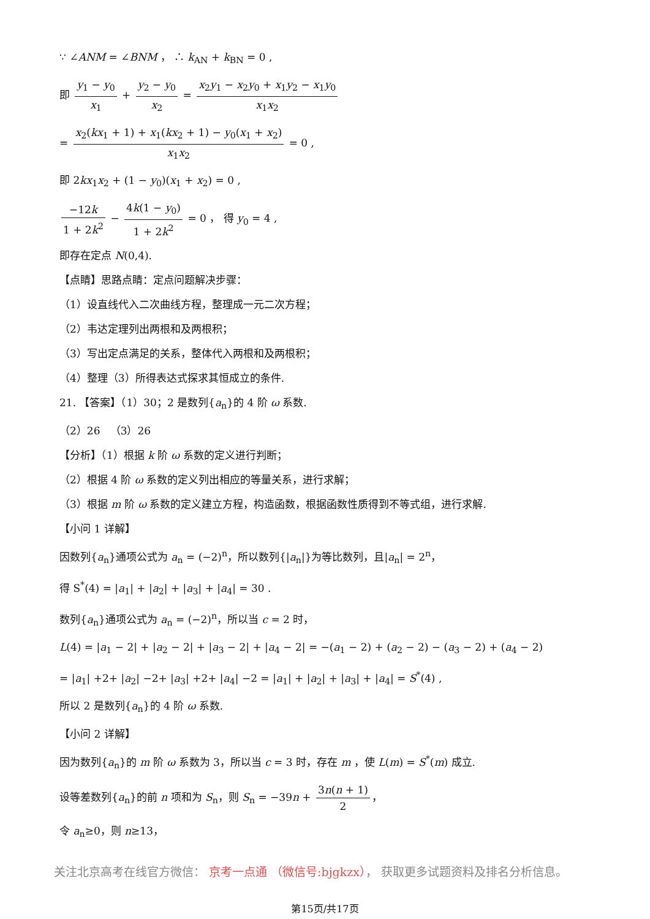∵ ∠ANM = ∠BNM ， ∴ k<sub>AN</sub> + k<sub>BN</sub> = 0 ,
即 y<sub>1</sub> − y<sub>0</sub> x<sub>1</sub> + y<sub>2</sub> − y<sub>0</sub> x<sub>2</sub> = x<sub>2</sub>y<sub>1</sub> − x<sub>2</sub>y<sub>0</sub> + x<sub>1</sub>y<sub>2</sub> − x<sub>1</sub>y<sub>0</sub> x<sub>1</sub>x<sub>2</sub>
= x<sub>2</sub>(kx<sub>1</sub> + 1) + x<sub>1</sub>(kx<sub>2</sub> + 1) − y<sub>0</sub>(x<sub>1</sub> + x<sub>2</sub>) x<sub>1</sub>x<sub>2</sub> = 0 ,
即 2kx<sub>1</sub>x<sub>2</sub> + (1 − y<sub>0</sub>)(x<sub>1</sub> + x<sub>2</sub>) = 0 ,
−12k 1 + 2k<sup>2</sup> − 4k(1 − y<sub>0</sub>) 1 + 2k<sup>2</sup> = 0 ， 得 y<sub>0</sub> = 4 ,
即存在定点 N(0,4).
【点睛】思路点睛：定点问题解决步骤：
（1）设直线代入二次曲线方程，整理成一元二次方程；
（2）韦达定理列出两根和及两根积；
（3）写出定点满足的关系，整体代入两根和及两根积；
（4）整理（3）所得表达式探求其恒成立的条件.
21. 【答案】（1）30；2 是数列{a<sub>n</sub>}的 4 阶 ω 系数.
（2）26 （3）26
【分析】（1）根据 k 阶 ω 系数的定义进行判断；
（2）根据 4 阶 ω 系数的定义列出相应的等量关系，进行求解；
（3）根据 m 阶 ω 系数的定义建立方程，构造函数，根据函数性质得到不等式组，进行求解.
【小问 1 详解】
因数列{a<sub>n</sub>}通项公式为 a<sub>n</sub> = (−2)<sup>n</sup>，所以数列{|a<sub>n</sub>|}为等比数列，且|a<sub>n</sub>| = 2<sup>n</sup>，
得 S<sup>*</sup>(4) = |a<sub>1</sub>| + |a<sub>2</sub>| + |a<sub>3</sub>| + |a<sub>4</sub>| = 30 .
数列{a<sub>n</sub>}通项公式为 a<sub>n</sub> = (−2)<sup>n</sup>，所以当 c = 2 时，
L(4) = |a<sub>1</sub> − 2| + |a<sub>2</sub> − 2| + |a<sub>3</sub> − 2| + |a<sub>4</sub> − 2| = −(a<sub>1</sub> − 2) + (a<sub>2</sub> − 2) − (a<sub>3</sub> − 2) + (a<sub>4</sub> − 2)
= |a<sub>1</sub>| +2+ |a<sub>2</sub>| −2+ |a<sub>3</sub>| +2+ |a<sub>4</sub>| −2 = |a<sub>1</sub>| + |a<sub>2</sub>| + |a<sub>3</sub>| + |a<sub>4</sub>| = S<sup>*</sup>(4) ,
所以 2 是数列{a<sub>n</sub>}的 4 阶 ω 系数.
【小问 2 详解】
因为数列{a<sub>n</sub>}的 m 阶 ω 系数为 3，所以当 c = 3 时，存在 m ，使 L(m) = S<sup>*</sup>(m) 成立.
设等差数列{a<sub>n</sub>}的前 n 项和为 S<sub>n</sub>，则 S<sub>n</sub> = −39n + 3n(n + 1) 2 ，
令 a<sub>n</sub>≥0，则 n≥13，
关注北京高考在线官方微信： 京考一点通 （微信号:bjgkzx）， 获取更多试题资料及排名分析信息。
第15页/共17页